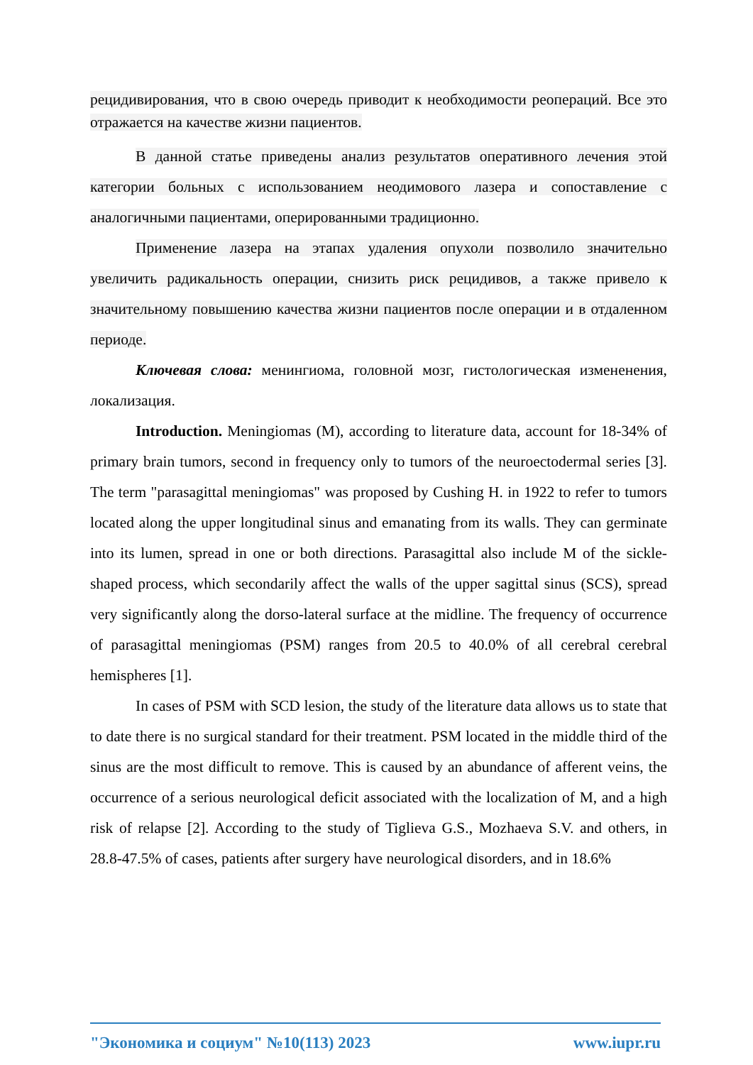рецидивирования, что в свою очередь приводит к необходимости реопераций. Все это отражается на качестве жизни пациентов.
В данной статье приведены анализ результатов оперативного лечения этой категории больных с использованием неодимового лазера и сопоставление с аналогичными пациентами, оперированными традиционно.
Применение лазера на этапах удаления опухоли позволило значительно увеличить радикальность операции, снизить риск рецидивов, а также привело к значительному повышению качества жизни пациентов после операции и в отдаленном периоде.
Ключевая слова: менингиома, головной мозг, гистологическая измененения, локализация.
Introduction. Meningiomas (M), according to literature data, account for 18-34% of primary brain tumors, second in frequency only to tumors of the neuroectodermal series [3]. The term "parasagittal meningiomas" was proposed by Cushing H. in 1922 to refer to tumors located along the upper longitudinal sinus and emanating from its walls. They can germinate into its lumen, spread in one or both directions. Parasagittal also include M of the sickle-shaped process, which secondarily affect the walls of the upper sagittal sinus (SCS), spread very significantly along the dorso-lateral surface at the midline. The frequency of occurrence of parasagittal meningiomas (PSM) ranges from 20.5 to 40.0% of all cerebral cerebral hemispheres [1].
In cases of PSM with SCD lesion, the study of the literature data allows us to state that to date there is no surgical standard for their treatment. PSM located in the middle third of the sinus are the most difficult to remove. This is caused by an abundance of afferent veins, the occurrence of a serious neurological deficit associated with the localization of M, and a high risk of relapse [2]. According to the study of Tiglieva G.S., Mozhaeva S.V. and others, in 28.8-47.5% of cases, patients after surgery have neurological disorders, and in 18.6%
"Экономика и социум" №10(113) 2023 www.iupr.ru